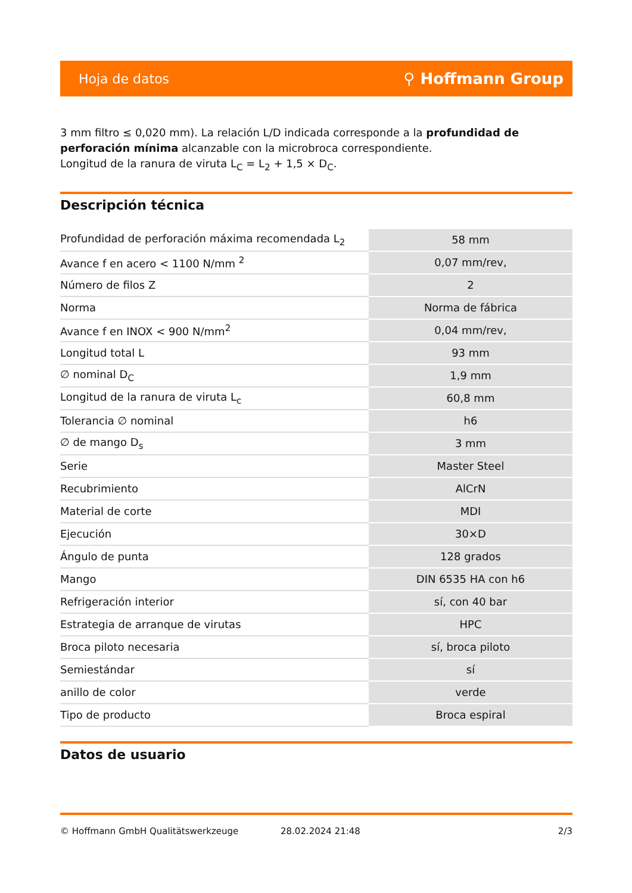Hoja de datos ⚲ Hoffmann Group
3 mm filtro ≤ 0,020 mm). La relación L/D indicada corresponde a la profundidad de perforación mínima alcanzable con la microbroca correspondiente.
Longitud de la ranura de viruta L<sub>C</sub> = L<sub>2</sub> + 1,5 × D<sub>C</sub>.
Descripción técnica
| Profundidad de perforación máxima recomendada L<sub>2</sub> | 58 mm |
| Avance f en acero < 1100 N/mm <sup>2</sup> | 0,07 mm/rev, |
| Número de filos Z | 2 |
| Norma | Norma de fábrica |
| Avance f en INOX < 900 N/mm<sup>2</sup> | 0,04 mm/rev, |
| Longitud total L | 93 mm |
| ∅ nominal D<sub>C</sub> | 1,9 mm |
| Longitud de la ranura de viruta L<sub>c</sub> | 60,8 mm |
| Tolerancia ∅ nominal | h6 |
| ∅ de mango D<sub>s</sub> | 3 mm |
| Serie | Master Steel |
| Recubrimiento | AlCrN |
| Material de corte | MDI |
| Ejecución | 30×D |
| Ángulo de punta | 128 grados |
| Mango | DIN 6535 HA con h6 |
| Refrigeración interior | sí, con 40 bar |
| Estrategia de arranque de virutas | HPC |
| Broca piloto necesaria | sí, broca piloto |
| Semiestándar | sí |
| anillo de color | verde |
| Tipo de producto | Broca espiral |
Datos de usuario
© Hoffmann GmbH Qualitätswerkzeuge 28.02.2024 21:48 2/3